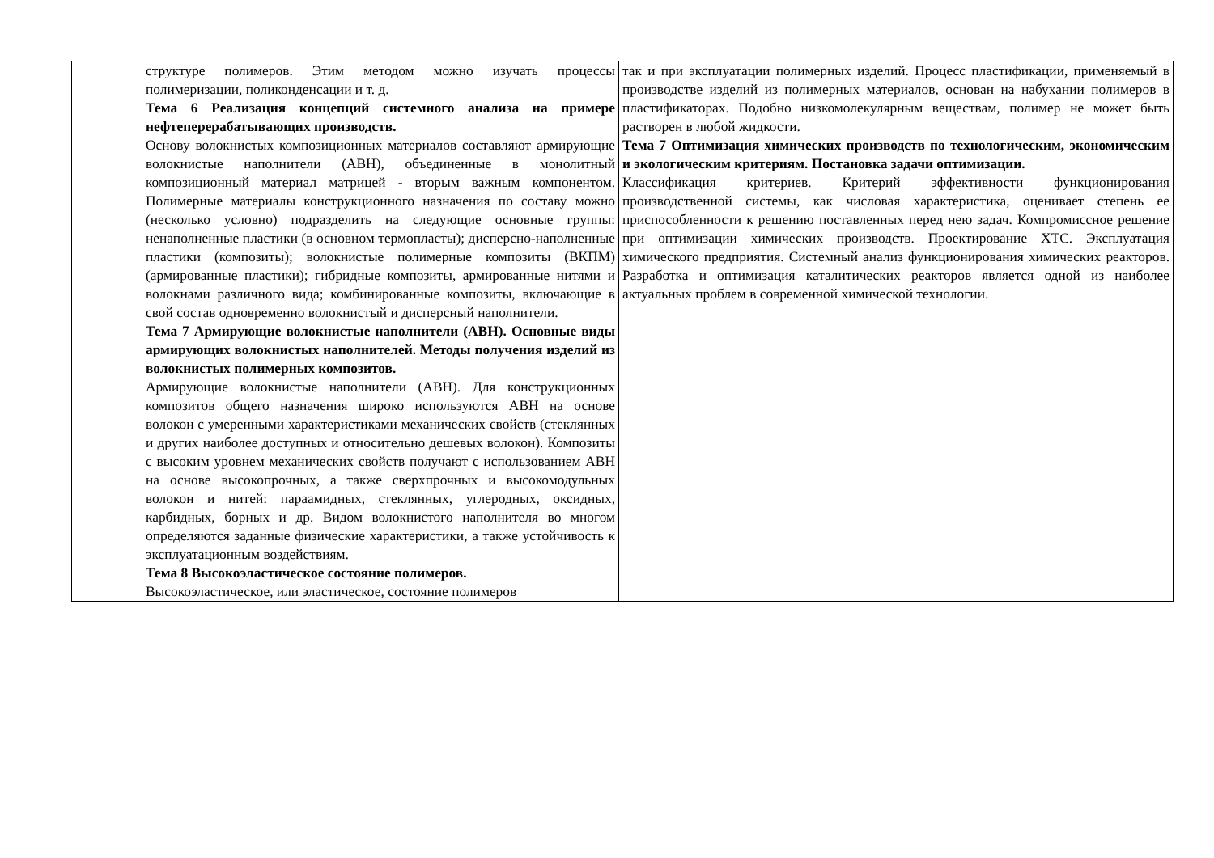| | структуре полимеров. Этим методом можно изучать процессы полимеризации, поликонденсации и т. д. Тема 6 Реализация концепций системного анализа на примере нефтеперерабатывающих производств. Основу волокнистых композиционных материалов составляют армирующие волокнистые наполнители (АВН), объединенные в монолитный композиционный материал матрицей - вторым важным компонентом. Полимерные материалы конструкционного назначения по составу можно (несколько условно) подразделить на следующие основные группы: ненаполненные пластики (в основном термопласты); дисперсно-наполненные пластики (композиты); волокнистые полимерные композиты (ВКПМ) (армированные пластики); гибридные композиты, армированные нитями и волокнами различного вида; комбинированные композиты, включающие в свой состав одновременно волокнистый и дисперсный наполнители. Тема 7 Армирующие волокнистые наполнители (АВН). Основные виды армирующих волокнистых наполнителей. Методы получения изделий из волокнистых полимерных композитов. Армирующие волокнистые наполнители (АВН). Для конструкционных композитов общего назначения широко используются АВН на основе волокон с умеренными характеристиками механических свойств (стеклянных и других наиболее доступных и относительно дешевых волокон). Композиты с высоким уровнем механических свойств получают с использованием АВН на основе высокопрочных, а также сверхпрочных и высокомодульных волокон и нитей: параамидных, стеклянных, углеродных, оксидных, карбидных, борных и др. Видом волокнистого наполнителя во многом определяются заданные физические характеристики, а также устойчивость к эксплуатационным воздействиям. Тема 8 Высокоэластическое состояние полимеров. Высокоэластическое, или эластическое, состояние полимеров | так и при эксплуатации полимерных изделий. Процесс пластификации, применяемый в производстве изделий из полимерных материалов, основан на набухании полимеров в пластификаторах. Подобно низкомолекулярным веществам, полимер не может быть растворен в любой жидкости. Тема 7 Оптимизация химических производств по технологическим, экономическим и экологическим критериям. Постановка задачи оптимизации. Классификация критериев. Критерий эффективности функционирования производственной системы, как числовая характеристика, оценивает степень ее приспособленности к решению поставленных перед нею задач. Компромиссное решение при оптимизации химических производств. Проектирование ХТС. Эксплуатация химического предприятия. Системный анализ функционирования химических реакторов. Разработка и оптимизация каталитических реакторов является одной из наиболее актуальных проблем в современной химической технологии. |